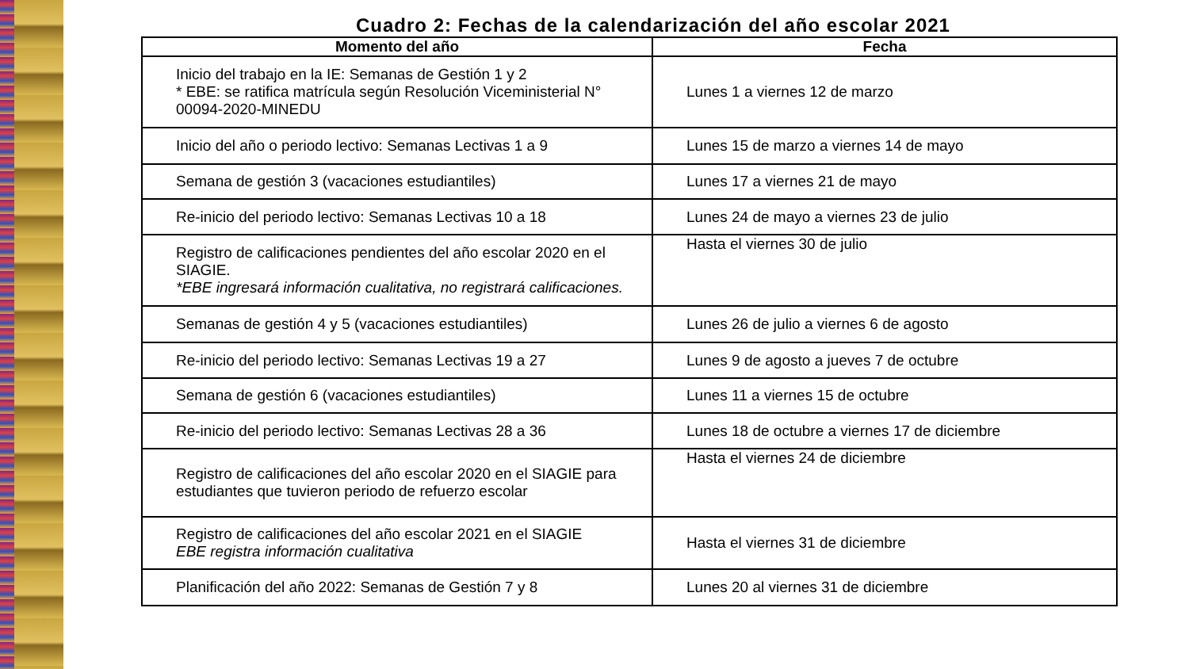Cuadro 2: Fechas de la calendarización del año escolar 2021
| Momento del año | Fecha |
| --- | --- |
| Inicio del trabajo en la IE: Semanas de Gestión 1 y 2 * EBE: se ratifica matrícula según Resolución Viceministerial N° 00094-2020-MINEDU | Lunes 1 a viernes 12 de marzo |
| Inicio del año o periodo lectivo: Semanas Lectivas 1 a 9 | Lunes 15 de marzo a viernes 14 de mayo |
| Semana de gestión 3 (vacaciones estudiantiles) | Lunes 17 a viernes 21 de mayo |
| Re-inicio del periodo lectivo: Semanas Lectivas 10 a 18 | Lunes 24 de mayo a viernes 23 de julio |
| Registro de calificaciones pendientes del año escolar 2020 en el SIAGIE. *EBE ingresará información cualitativa, no registrará calificaciones. | Hasta el viernes 30 de julio |
| Semanas de gestión 4 y 5 (vacaciones estudiantiles) | Lunes 26 de julio a viernes 6 de agosto |
| Re-inicio del periodo lectivo: Semanas Lectivas 19 a 27 | Lunes 9 de agosto a jueves 7 de octubre |
| Semana de gestión 6 (vacaciones estudiantiles) | Lunes 11 a viernes 15 de octubre |
| Re-inicio del periodo lectivo: Semanas Lectivas 28 a 36 | Lunes 18 de octubre a viernes 17 de diciembre |
| Registro de calificaciones del año escolar 2020 en el SIAGIE para estudiantes que tuvieron periodo de refuerzo escolar | Hasta el viernes 24 de diciembre |
| Registro de calificaciones del año escolar 2021 en el SIAGIE EBE registra información cualitativa | Hasta el viernes 31 de diciembre |
| Planificación del año 2022: Semanas de Gestión 7 y 8 | Lunes 20 al viernes 31 de diciembre |